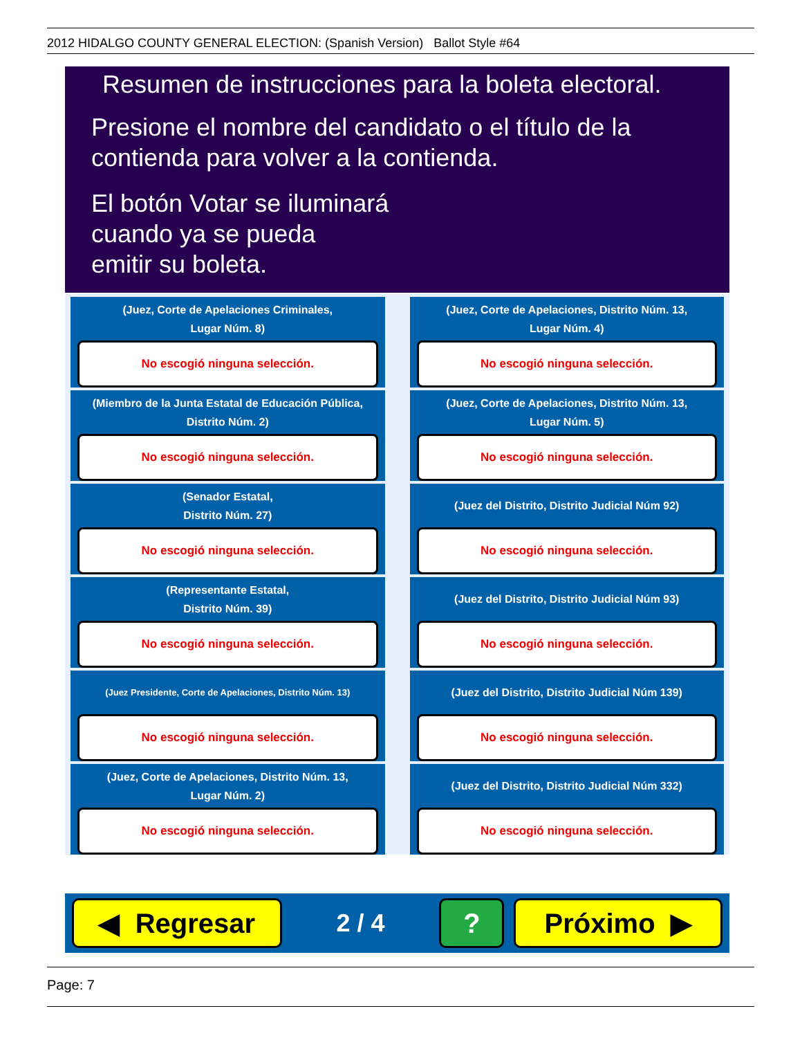2012 HIDALGO COUNTY GENERAL ELECTION: (Spanish Version) Ballot Style #64
Resumen de instrucciones para la boleta electoral.
Presione el nombre del candidato o el título de la contienda para volver a la contienda.
El botón Votar se iluminará
cuando ya se pueda
emitir su boleta.
(Juez, Corte de Apelaciones Criminales,
Lugar Núm. 8)
No escogió ninguna selección.
(Juez, Corte de Apelaciones, Distrito Núm. 13,
Lugar Núm. 4)
No escogió ninguna selección.
(Miembro de la Junta Estatal de Educación Pública,
Distrito Núm. 2)
No escogió ninguna selección.
(Juez, Corte de Apelaciones, Distrito Núm. 13,
Lugar Núm. 5)
No escogió ninguna selección.
(Senador Estatal,
Distrito Núm. 27)
No escogió ninguna selección.
(Juez del Distrito, Distrito Judicial Núm 92)
No escogió ninguna selección.
(Representante Estatal,
Distrito Núm. 39)
No escogió ninguna selección.
(Juez del Distrito, Distrito Judicial Núm 93)
No escogió ninguna selección.
(Juez Presidente, Corte de Apelaciones, Distrito Núm. 13)
No escogió ninguna selección.
(Juez del Distrito, Distrito Judicial Núm 139)
No escogió ninguna selección.
(Juez, Corte de Apelaciones, Distrito Núm. 13,
Lugar Núm. 2)
No escogió ninguna selección.
(Juez del Distrito, Distrito Judicial Núm 332)
No escogió ninguna selección.
◀ Regresar
2 / 4
? Próximo ▶
Page: 7